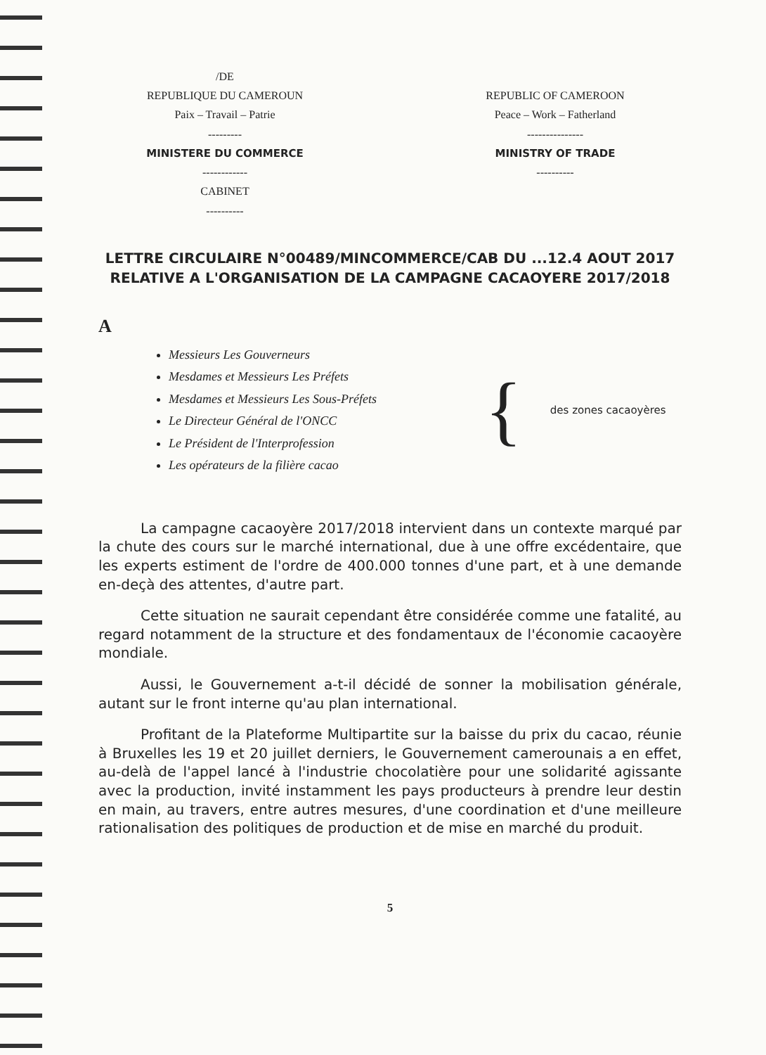/DE
REPUBLIQUE DU CAMEROUN
Paix – Travail – Patrie
---------
MINISTERE DU COMMERCE
------------
CABINET
----------
REPUBLIC OF CAMEROON
Peace – Work – Fatherland
---------------
MINISTRY OF TRADE
----------
LETTRE CIRCULAIRE N°00489/MINCOMMERCE/CAB DU ...12.4 AOUT 2017 RELATIVE A L'ORGANISATION DE LA CAMPAGNE CACAOYERE 2017/2018
A
Messieurs Les Gouverneurs
Mesdames et Messieurs Les Préfets
Mesdames et Messieurs Les Sous-Préfets
Le Directeur Général de l'ONCC
Le Président de l'Interprofession
Les opérateurs de la filière cacao
{ des zones cacaoyères
La campagne cacaoyère 2017/2018 intervient dans un contexte marqué par la chute des cours sur le marché international, due à une offre excédentaire, que les experts estiment de l'ordre de 400.000 tonnes d'une part, et à une demande en-deçà des attentes, d'autre part.
Cette situation ne saurait cependant être considérée comme une fatalité, au regard notamment de la structure et des fondamentaux de l'économie cacaoyère mondiale.
Aussi, le Gouvernement a-t-il décidé de sonner la mobilisation générale, autant sur le front interne qu'au plan international.
Profitant de la Plateforme Multipartite sur la baisse du prix du cacao, réunie à Bruxelles les 19 et 20 juillet derniers, le Gouvernement camerounais a en effet, au-delà de l'appel lancé à l'industrie chocolatière pour une solidarité agissante avec la production, invité instamment les pays producteurs à prendre leur destin en main, au travers, entre autres mesures, d'une coordination et d'une meilleure rationalisation des politiques de production et de mise en marché du produit.
5